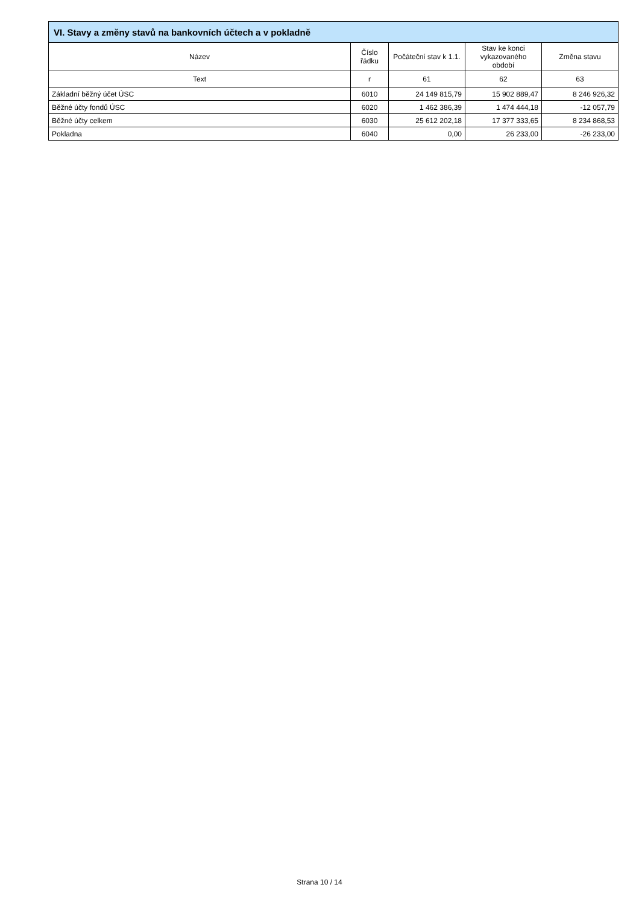| VI. Stavy a změny stavů na bankovních účtech a v pokladně | | | | |
| --- | --- | --- | --- | --- |
| Název | Číslo řádku | Počáteční stav k 1.1. | Stav ke konci vykazovaného období | Změna stavu |
| Text | r | 61 | 62 | 63 |
| Základní běžný účet ÚSC | 6010 | 24 149 815,79 | 15 902 889,47 | 8 246 926,32 |
| Běžné účty fondů ÚSC | 6020 | 1 462 386,39 | 1 474 444,18 | -12 057,79 |
| Běžné účty celkem | 6030 | 25 612 202,18 | 17 377 333,65 | 8 234 868,53 |
| Pokladna | 6040 | 0,00 | 26 233,00 | -26 233,00 |
Strana 10 / 14